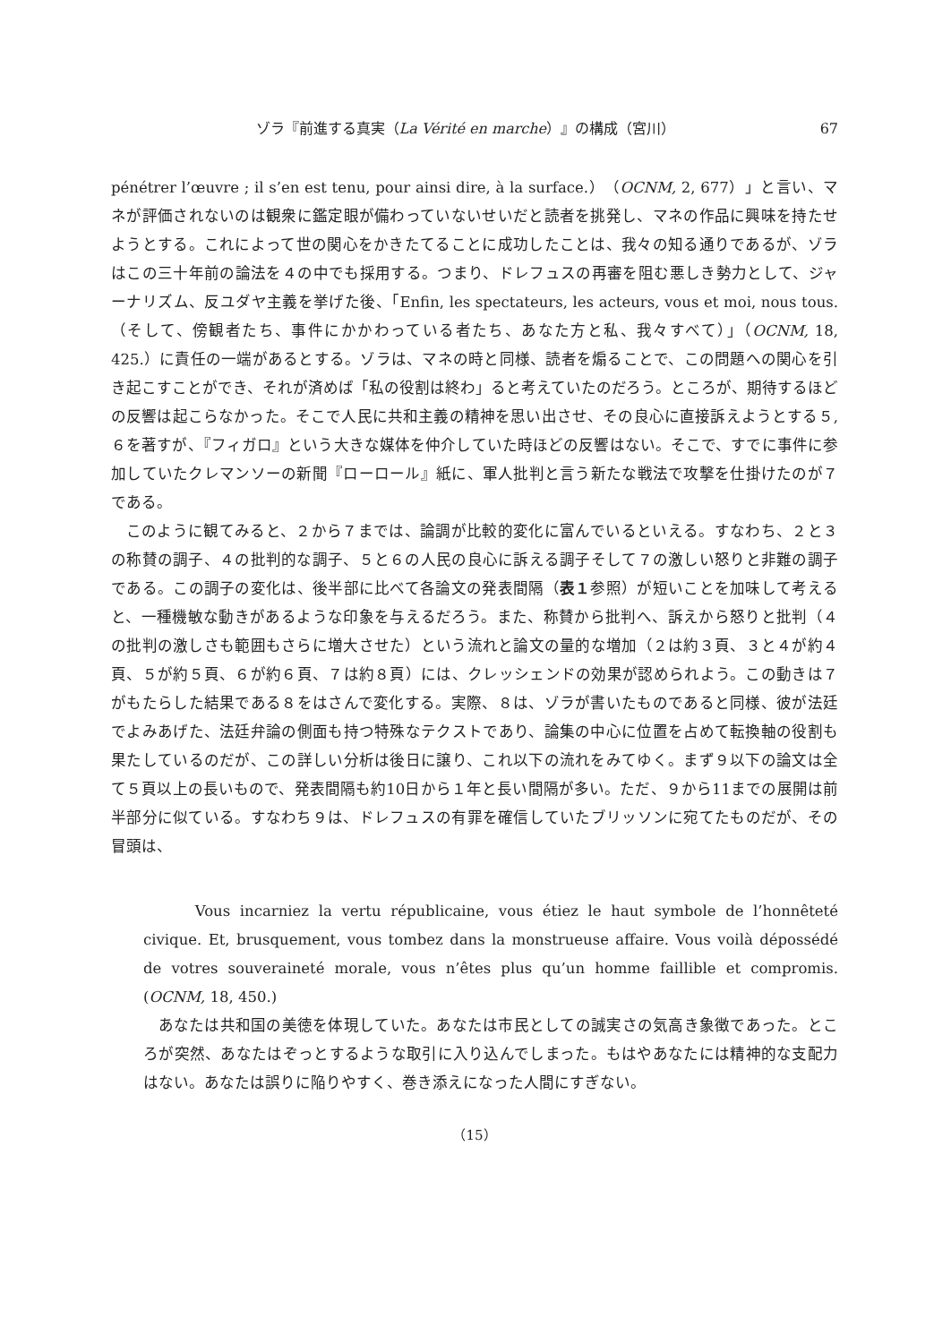ゾラ『前進する真実（La Vérité en marche）』の構成（宮川） 67
pénétrer l’œuvre ; il s’en est tenu, pour ainsi dire, à la surface.）（OCNM, 2, 677）」と言い、マネが評価されないのは観衆に鑑定眼が備わっていないせいだと読者を挑発し、マネの作品に興味を持たせようとする。これによって世の関心をかきたてることに成功したことは、我々の知る通りであるが、ゾラはこの三十年前の論法を４の中でも採用する。つまり、ドレフュスの再審を阻む悪しき勢力として、ジャーナリズム、反ユダヤ主義を挙げた後、「Enfin, les spectateurs, les acteurs, vous et moi, nous tous.（そして、傍観者たち、事件にかかわっている者たち、あなた方と私、我々すべて）」（OCNM, 18, 425.）に責任の一端があるとする。ゾラは、マネの時と同様、読者を煽ることで、この問題への関心を引き起こすことができ、それが済めば「私の役割は終わ」ると考えていたのだろう。ところが、期待するほどの反響は起こらなかった。そこで人民に共和主義の精神を思い出させ、その良心に直接訴えようとする５, ６を著すが、『フィガロ』という大きな媒体を仲介していた時ほどの反響はない。そこで、すでに事件に参加していたクレマンソーの新聞『ローロール』紙に、軍人批判と言う新たな戦法で攻撃を仕掛けたのが７である。
このように観てみると、２から７までは、論調が比較的変化に富んでいるといえる。すなわち、２と３の称賛の調子、４の批判的な調子、５と６の人民の良心に訴える調子そして７の激しい怒りと非難の調子である。この調子の変化は、後半部に比べて各論文の発表間隔（表１参照）が短いことを加味して考えると、一種機敏な動きがあるような印象を与えるだろう。また、称賛から批判へ、訴えから怒りと批判（４の批判の激しさも範囲もさらに増大させた）という流れと論文の量的な増加（２は約３頁、３と４が約４頁、５が約５頁、６が約６頁、７は約８頁）には、クレッシェンドの効果が認められよう。この動きは７がもたらした結果である８をはさんで変化する。実際、８は、ゾラが書いたものであると同様、彼が法廷でよみあげた、法廷弁論の側面も持つ特殊なテクストであり、論集の中心に位置を占めて転換軸の役割も果たしているのだが、この詳しい分析は後日に譲り、これ以下の流れをみてゆく。まず９以下の論文は全て５頁以上の長いもので、発表間隔も約10日から１年と長い間隔が多い。ただ、９から11までの展開は前半部分に似ている。すなわち９は、ドレフュスの有罪を確信していたブリッソンに宛てたものだが、その冒頭は、
Vous incarniez la vertu républicaine, vous étiez le haut symbole de l’honnêteté civique. Et, brusquement, vous tombez dans la monstrueuse affaire. Vous voilà dépossédé de votres souveraineté morale, vous n’êtes plus qu’un homme faillible et compromis. (OCNM, 18, 450.)
あなたは共和国の美徳を体現していた。あなたは市民としての誠実さの気高き象徴であった。ところが突然、あなたはぞっとするような取引に入り込んでしまった。もはやあなたには精神的な支配力はない。あなたは誤りに陥りやすく、巻き添えになった人間にすぎない。
（15）